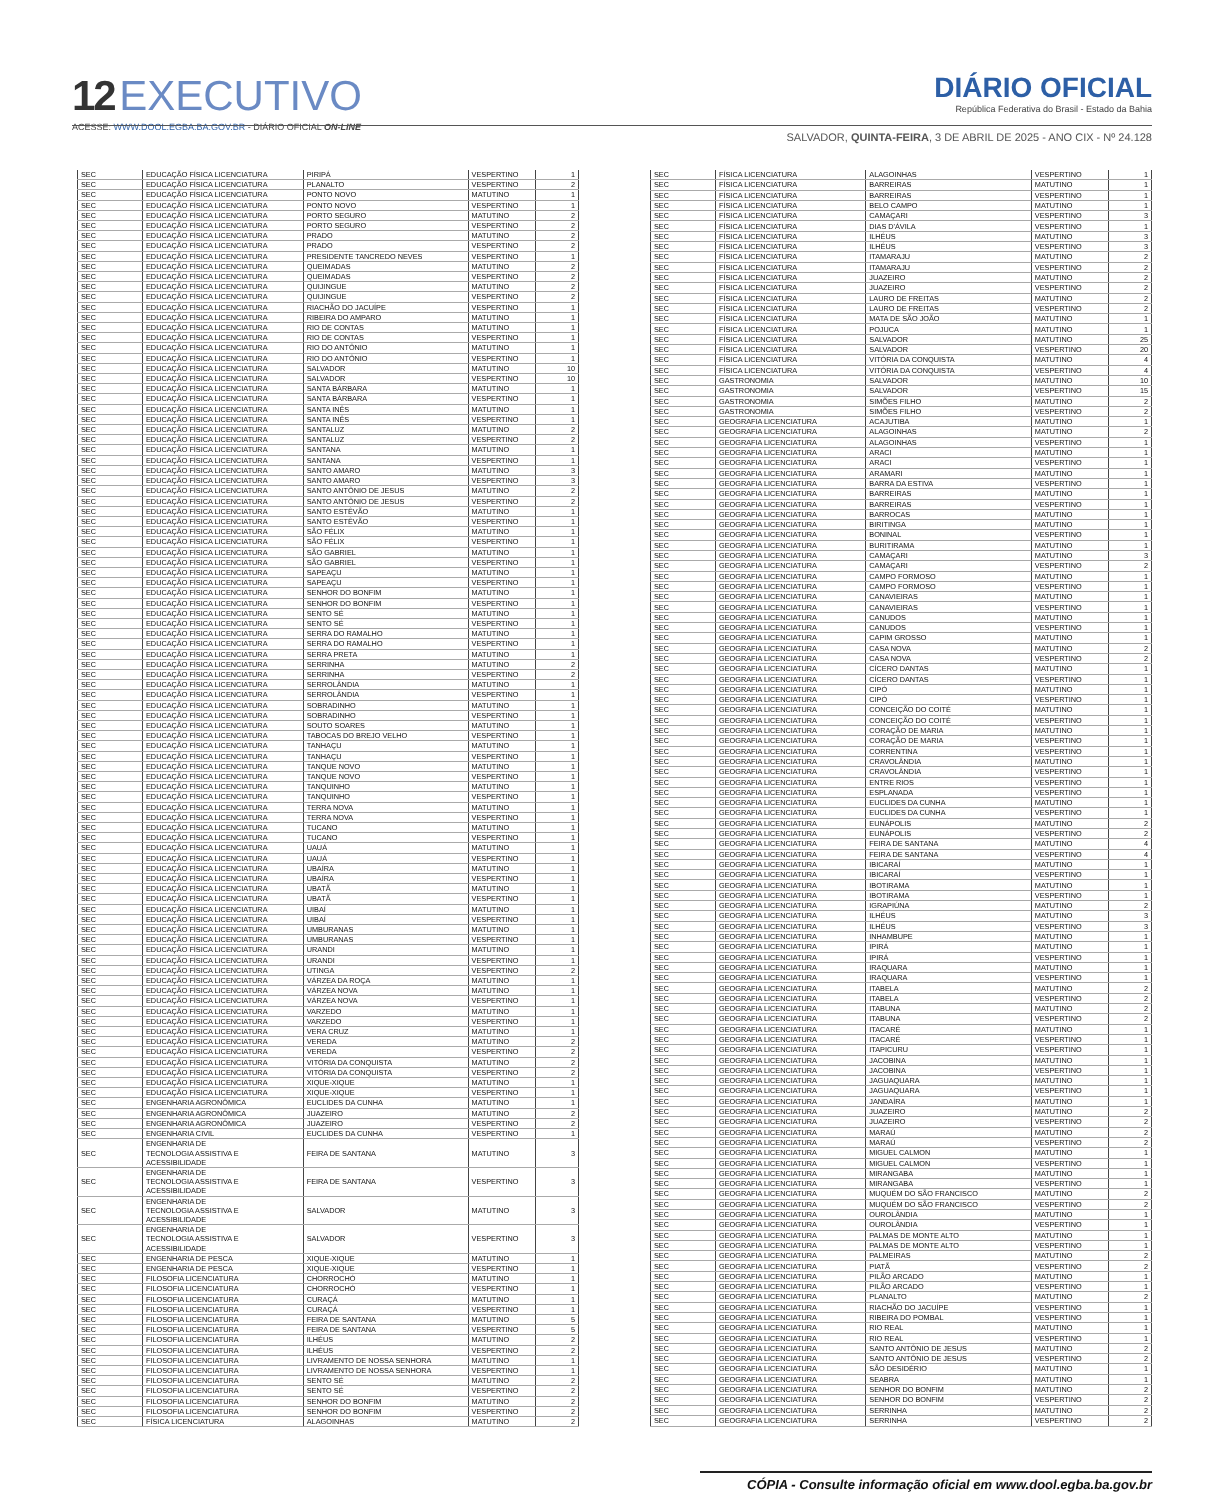12 EXECUTIVO
ACESSE: WWW.DOOL.EGBA.BA.GOV.BR - DIÁRIO OFICIAL ON-LINE
DIÁRIO OFICIAL
República Federativa do Brasil - Estado da Bahia
SALVADOR, QUINTA-FEIRA, 3 DE ABRIL DE 2025 - ANO CIX - Nº 24.128
| SEC | EDUCAÇÃO FÍSICA LICENCIATURA | PIRIPÁ | VESPERTINO | 1 |
| SEC | EDUCAÇÃO FÍSICA LICENCIATURA | PLANALTO | VESPERTINO | 2 |
| SEC | EDUCAÇÃO FÍSICA LICENCIATURA | PONTO NOVO | MATUTINO | 1 |
| SEC | EDUCAÇÃO FÍSICA LICENCIATURA | PONTO NOVO | VESPERTINO | 1 |
| SEC | EDUCAÇÃO FÍSICA LICENCIATURA | PORTO SEGURO | MATUTINO | 2 |
| SEC | EDUCAÇÃO FÍSICA LICENCIATURA | PORTO SEGURO | VESPERTINO | 2 |
| SEC | EDUCAÇÃO FÍSICA LICENCIATURA | PRADO | MATUTINO | 2 |
| SEC | EDUCAÇÃO FÍSICA LICENCIATURA | PRADO | VESPERTINO | 2 |
| SEC | EDUCAÇÃO FÍSICA LICENCIATURA | PRESIDENTE TANCREDO NEVES | VESPERTINO | 1 |
| SEC | EDUCAÇÃO FÍSICA LICENCIATURA | QUEIMADAS | MATUTINO | 2 |
| SEC | EDUCAÇÃO FÍSICA LICENCIATURA | QUEIMADAS | VESPERTINO | 2 |
| SEC | EDUCAÇÃO FÍSICA LICENCIATURA | QUIJINGUE | MATUTINO | 2 |
| SEC | EDUCAÇÃO FÍSICA LICENCIATURA | QUIJINGUE | VESPERTINO | 2 |
| SEC | EDUCAÇÃO FÍSICA LICENCIATURA | RIACHÃO DO JACUÍPE | VESPERTINO | 1 |
| SEC | EDUCAÇÃO FÍSICA LICENCIATURA | RIBEIRA DO AMPARO | MATUTINO | 1 |
| SEC | EDUCAÇÃO FÍSICA LICENCIATURA | RIO DE CONTAS | MATUTINO | 1 |
| SEC | EDUCAÇÃO FÍSICA LICENCIATURA | RIO DE CONTAS | VESPERTINO | 1 |
| SEC | EDUCAÇÃO FÍSICA LICENCIATURA | RIO DO ANTÔNIO | MATUTINO | 1 |
| SEC | EDUCAÇÃO FÍSICA LICENCIATURA | RIO DO ANTÔNIO | VESPERTINO | 1 |
| SEC | EDUCAÇÃO FÍSICA LICENCIATURA | SALVADOR | MATUTINO | 10 |
| SEC | EDUCAÇÃO FÍSICA LICENCIATURA | SALVADOR | VESPERTINO | 10 |
| SEC | EDUCAÇÃO FÍSICA LICENCIATURA | SANTA BÁRBARA | MATUTINO | 1 |
| SEC | EDUCAÇÃO FÍSICA LICENCIATURA | SANTA BÁRBARA | VESPERTINO | 1 |
| SEC | EDUCAÇÃO FÍSICA LICENCIATURA | SANTA INÊS | MATUTINO | 1 |
| SEC | EDUCAÇÃO FÍSICA LICENCIATURA | SANTA INÊS | VESPERTINO | 1 |
| SEC | EDUCAÇÃO FÍSICA LICENCIATURA | SANTALUZ | MATUTINO | 2 |
| SEC | EDUCAÇÃO FÍSICA LICENCIATURA | SANTALUZ | VESPERTINO | 2 |
| SEC | EDUCAÇÃO FÍSICA LICENCIATURA | SANTANA | MATUTINO | 1 |
| SEC | EDUCAÇÃO FÍSICA LICENCIATURA | SANTANA | VESPERTINO | 1 |
| SEC | EDUCAÇÃO FÍSICA LICENCIATURA | SANTO AMARO | MATUTINO | 3 |
| SEC | EDUCAÇÃO FÍSICA LICENCIATURA | SANTO AMARO | VESPERTINO | 3 |
| SEC | EDUCAÇÃO FÍSICA LICENCIATURA | SANTO ANTÔNIO DE JESUS | MATUTINO | 2 |
| SEC | EDUCAÇÃO FÍSICA LICENCIATURA | SANTO ANTÔNIO DE JESUS | VESPERTINO | 2 |
| SEC | EDUCAÇÃO FÍSICA LICENCIATURA | SANTO ESTÊVÃO | MATUTINO | 1 |
| SEC | EDUCAÇÃO FÍSICA LICENCIATURA | SANTO ESTÊVÃO | VESPERTINO | 1 |
| SEC | EDUCAÇÃO FÍSICA LICENCIATURA | SÃO FÉLIX | MATUTINO | 1 |
| SEC | EDUCAÇÃO FÍSICA LICENCIATURA | SÃO FÉLIX | VESPERTINO | 1 |
| SEC | EDUCAÇÃO FÍSICA LICENCIATURA | SÃO GABRIEL | MATUTINO | 1 |
| SEC | EDUCAÇÃO FÍSICA LICENCIATURA | SÃO GABRIEL | VESPERTINO | 1 |
| SEC | EDUCAÇÃO FÍSICA LICENCIATURA | SAPEAÇU | MATUTINO | 1 |
| SEC | EDUCAÇÃO FÍSICA LICENCIATURA | SAPEAÇU | VESPERTINO | 1 |
| SEC | EDUCAÇÃO FÍSICA LICENCIATURA | SENHOR DO BONFIM | MATUTINO | 1 |
| SEC | EDUCAÇÃO FÍSICA LICENCIATURA | SENHOR DO BONFIM | VESPERTINO | 1 |
| SEC | EDUCAÇÃO FÍSICA LICENCIATURA | SENTO SÉ | MATUTINO | 1 |
| SEC | EDUCAÇÃO FÍSICA LICENCIATURA | SENTO SÉ | VESPERTINO | 1 |
| SEC | EDUCAÇÃO FÍSICA LICENCIATURA | SERRA DO RAMALHO | MATUTINO | 1 |
| SEC | EDUCAÇÃO FÍSICA LICENCIATURA | SERRA DO RAMALHO | VESPERTINO | 1 |
| SEC | EDUCAÇÃO FÍSICA LICENCIATURA | SERRA PRETA | MATUTINO | 1 |
| SEC | EDUCAÇÃO FÍSICA LICENCIATURA | SERRINHA | MATUTINO | 2 |
| SEC | EDUCAÇÃO FÍSICA LICENCIATURA | SERRINHA | VESPERTINO | 2 |
| SEC | EDUCAÇÃO FÍSICA LICENCIATURA | SERROLÂNDIA | MATUTINO | 1 |
| SEC | EDUCAÇÃO FÍSICA LICENCIATURA | SERROLÂNDIA | VESPERTINO | 1 |
| SEC | EDUCAÇÃO FÍSICA LICENCIATURA | SOBRADINHO | MATUTINO | 1 |
| SEC | EDUCAÇÃO FÍSICA LICENCIATURA | SOBRADINHO | VESPERTINO | 1 |
| SEC | EDUCAÇÃO FÍSICA LICENCIATURA | SOUTO SOARES | MATUTINO | 1 |
| SEC | EDUCAÇÃO FÍSICA LICENCIATURA | TABOCAS DO BREJO VELHO | VESPERTINO | 1 |
| SEC | EDUCAÇÃO FÍSICA LICENCIATURA | TANHAÇU | MATUTINO | 1 |
| SEC | EDUCAÇÃO FÍSICA LICENCIATURA | TANHAÇU | VESPERTINO | 1 |
| SEC | EDUCAÇÃO FÍSICA LICENCIATURA | TANQUE NOVO | MATUTINO | 1 |
| SEC | EDUCAÇÃO FÍSICA LICENCIATURA | TANQUE NOVO | VESPERTINO | 1 |
| SEC | EDUCAÇÃO FÍSICA LICENCIATURA | TANQUINHO | MATUTINO | 1 |
| SEC | EDUCAÇÃO FÍSICA LICENCIATURA | TANQUINHO | VESPERTINO | 1 |
| SEC | EDUCAÇÃO FÍSICA LICENCIATURA | TERRA NOVA | MATUTINO | 1 |
| SEC | EDUCAÇÃO FÍSICA LICENCIATURA | TERRA NOVA | VESPERTINO | 1 |
| SEC | EDUCAÇÃO FÍSICA LICENCIATURA | TUCANO | MATUTINO | 1 |
| SEC | EDUCAÇÃO FÍSICA LICENCIATURA | TUCANO | VESPERTINO | 1 |
| SEC | EDUCAÇÃO FÍSICA LICENCIATURA | UAUÁ | MATUTINO | 1 |
| SEC | EDUCAÇÃO FÍSICA LICENCIATURA | UAUÁ | VESPERTINO | 1 |
| SEC | EDUCAÇÃO FÍSICA LICENCIATURA | UBAÍRA | MATUTINO | 1 |
| SEC | EDUCAÇÃO FÍSICA LICENCIATURA | UBAÍRA | VESPERTINO | 1 |
| SEC | EDUCAÇÃO FÍSICA LICENCIATURA | UBATÃ | MATUTINO | 1 |
| SEC | EDUCAÇÃO FÍSICA LICENCIATURA | UBATÃ | VESPERTINO | 1 |
| SEC | EDUCAÇÃO FÍSICA LICENCIATURA | UIBAÍ | MATUTINO | 1 |
| SEC | EDUCAÇÃO FÍSICA LICENCIATURA | UIBAÍ | VESPERTINO | 1 |
| SEC | EDUCAÇÃO FÍSICA LICENCIATURA | UMBURANAS | MATUTINO | 1 |
| SEC | EDUCAÇÃO FÍSICA LICENCIATURA | UMBURANAS | VESPERTINO | 1 |
| SEC | EDUCAÇÃO FÍSICA LICENCIATURA | URANDI | MATUTINO | 1 |
| SEC | EDUCAÇÃO FÍSICA LICENCIATURA | URANDI | VESPERTINO | 1 |
| SEC | EDUCAÇÃO FÍSICA LICENCIATURA | UTINGA | VESPERTINO | 2 |
| SEC | EDUCAÇÃO FÍSICA LICENCIATURA | VÁRZEA DA ROÇA | MATUTINO | 1 |
| SEC | EDUCAÇÃO FÍSICA LICENCIATURA | VÁRZEA NOVA | MATUTINO | 1 |
| SEC | EDUCAÇÃO FÍSICA LICENCIATURA | VÁRZEA NOVA | VESPERTINO | 1 |
| SEC | EDUCAÇÃO FÍSICA LICENCIATURA | VARZEDO | MATUTINO | 1 |
| SEC | EDUCAÇÃO FÍSICA LICENCIATURA | VARZEDO | VESPERTINO | 1 |
| SEC | EDUCAÇÃO FÍSICA LICENCIATURA | VERA CRUZ | MATUTINO | 1 |
| SEC | EDUCAÇÃO FÍSICA LICENCIATURA | VEREDA | MATUTINO | 2 |
| SEC | EDUCAÇÃO FÍSICA LICENCIATURA | VEREDA | VESPERTINO | 2 |
| SEC | EDUCAÇÃO FÍSICA LICENCIATURA | VITÓRIA DA CONQUISTA | MATUTINO | 2 |
| SEC | EDUCAÇÃO FÍSICA LICENCIATURA | VITÓRIA DA CONQUISTA | VESPERTINO | 2 |
| SEC | EDUCAÇÃO FÍSICA LICENCIATURA | XIQUE-XIQUE | MATUTINO | 1 |
| SEC | EDUCAÇÃO FÍSICA LICENCIATURA | XIQUE-XIQUE | VESPERTINO | 1 |
| SEC | ENGENHARIA AGRONÔMICA | EUCLIDES DA CUNHA | MATUTINO | 1 |
| SEC | ENGENHARIA AGRONÔMICA | JUAZEIRO | MATUTINO | 2 |
| SEC | ENGENHARIA AGRONÔMICA | JUAZEIRO | VESPERTINO | 2 |
| SEC | ENGENHARIA CIVIL | EUCLIDES DA CUNHA | VESPERTINO | 1 |
| SEC | ENGENHARIA DE TECNOLOGIA ASSISTIVA E ACESSIBILIDADE | FEIRA DE SANTANA | MATUTINO | 3 |
| SEC | ENGENHARIA DE TECNOLOGIA ASSISTIVA E ACESSIBILIDADE | FEIRA DE SANTANA | VESPERTINO | 3 |
| SEC | ENGENHARIA DE TECNOLOGIA ASSISTIVA E ACESSIBILIDADE | SALVADOR | MATUTINO | 3 |
| SEC | ENGENHARIA DE TECNOLOGIA ASSISTIVA E ACESSIBILIDADE | SALVADOR | VESPERTINO | 3 |
| SEC | ENGENHARIA DE PESCA | XIQUE-XIQUE | MATUTINO | 1 |
| SEC | ENGENHARIA DE PESCA | XIQUE-XIQUE | VESPERTINO | 1 |
| SEC | FILOSOFIA LICENCIATURA | CHORROCHÓ | MATUTINO | 1 |
| SEC | FILOSOFIA LICENCIATURA | CHORROCHÓ | VESPERTINO | 1 |
| SEC | FILOSOFIA LICENCIATURA | CURAÇÁ | MATUTINO | 1 |
| SEC | FILOSOFIA LICENCIATURA | CURAÇÁ | VESPERTINO | 1 |
| SEC | FILOSOFIA LICENCIATURA | FEIRA DE SANTANA | MATUTINO | 5 |
| SEC | FILOSOFIA LICENCIATURA | FEIRA DE SANTANA | VESPERTINO | 5 |
| SEC | FILOSOFIA LICENCIATURA | ILHÉUS | MATUTINO | 2 |
| SEC | FILOSOFIA LICENCIATURA | ILHÉUS | VESPERTINO | 2 |
| SEC | FILOSOFIA LICENCIATURA | LIVRAMENTO DE NOSSA SENHORA | MATUTINO | 1 |
| SEC | FILOSOFIA LICENCIATURA | LIVRAMENTO DE NOSSA SENHORA | VESPERTINO | 1 |
| SEC | FILOSOFIA LICENCIATURA | SENTO SÉ | MATUTINO | 2 |
| SEC | FILOSOFIA LICENCIATURA | SENTO SÉ | VESPERTINO | 2 |
| SEC | FILOSOFIA LICENCIATURA | SENHOR DO BONFIM | MATUTINO | 2 |
| SEC | FILOSOFIA LICENCIATURA | SENHOR DO BONFIM | VESPERTINO | 2 |
| SEC | FÍSICA LICENCIATURA | ALAGOINHAS | MATUTINO | 2 |
| SEC | FÍSICA LICENCIATURA | ALAGOINHAS | VESPERTINO | 1 |
| SEC | FÍSICA LICENCIATURA | BARREIRAS | MATUTINO | 1 |
| SEC | FÍSICA LICENCIATURA | BARREIRAS | VESPERTINO | 1 |
| SEC | FÍSICA LICENCIATURA | BELO CAMPO | MATUTINO | 1 |
| SEC | FÍSICA LICENCIATURA | CAMAÇARI | VESPERTINO | 3 |
| SEC | FÍSICA LICENCIATURA | DIAS D'ÁVILA | VESPERTINO | 1 |
| SEC | FÍSICA LICENCIATURA | ILHÉUS | MATUTINO | 3 |
| SEC | FÍSICA LICENCIATURA | ILHÉUS | VESPERTINO | 3 |
| SEC | FÍSICA LICENCIATURA | ITAMARAJU | MATUTINO | 2 |
| SEC | FÍSICA LICENCIATURA | ITAMARAJU | VESPERTINO | 2 |
| SEC | FÍSICA LICENCIATURA | JUAZEIRO | MATUTINO | 2 |
| SEC | FÍSICA LICENCIATURA | JUAZEIRO | VESPERTINO | 2 |
| SEC | FÍSICA LICENCIATURA | LAURO DE FREITAS | MATUTINO | 2 |
| SEC | FÍSICA LICENCIATURA | LAURO DE FREITAS | VESPERTINO | 2 |
| SEC | FÍSICA LICENCIATURA | MATA DE SÃO JOÃO | MATUTINO | 1 |
| SEC | FÍSICA LICENCIATURA | POJUCA | MATUTINO | 1 |
| SEC | FÍSICA LICENCIATURA | SALVADOR | MATUTINO | 25 |
| SEC | FÍSICA LICENCIATURA | SALVADOR | VESPERTINO | 20 |
| SEC | FÍSICA LICENCIATURA | VITÓRIA DA CONQUISTA | MATUTINO | 4 |
| SEC | FÍSICA LICENCIATURA | VITÓRIA DA CONQUISTA | VESPERTINO | 4 |
| SEC | GASTRONOMIA | SALVADOR | MATUTINO | 10 |
| SEC | GASTRONOMIA | SALVADOR | VESPERTINO | 15 |
| SEC | GASTRONOMIA | SIMÕES FILHO | MATUTINO | 2 |
| SEC | GASTRONOMIA | SIMÕES FILHO | VESPERTINO | 2 |
| SEC | GEOGRAFIA LICENCIATURA | ACAJUTIBA | MATUTINO | 1 |
| SEC | GEOGRAFIA LICENCIATURA | ALAGOINHAS | MATUTINO | 2 |
| SEC | GEOGRAFIA LICENCIATURA | ALAGOINHAS | VESPERTINO | 1 |
| SEC | GEOGRAFIA LICENCIATURA | ARACI | MATUTINO | 1 |
| SEC | GEOGRAFIA LICENCIATURA | ARACI | VESPERTINO | 1 |
| SEC | GEOGRAFIA LICENCIATURA | ARAMARI | MATUTINO | 1 |
| SEC | GEOGRAFIA LICENCIATURA | BARRA DA ESTIVA | VESPERTINO | 1 |
| SEC | GEOGRAFIA LICENCIATURA | BARREIRAS | MATUTINO | 1 |
| SEC | GEOGRAFIA LICENCIATURA | BARREIRAS | VESPERTINO | 1 |
| SEC | GEOGRAFIA LICENCIATURA | BARROCAS | MATUTINO | 1 |
| SEC | GEOGRAFIA LICENCIATURA | BIRITINGA | MATUTINO | 1 |
| SEC | GEOGRAFIA LICENCIATURA | BONINAL | VESPERTINO | 1 |
| SEC | GEOGRAFIA LICENCIATURA | BURITIRAMA | MATUTINO | 1 |
| SEC | GEOGRAFIA LICENCIATURA | CAMAÇARI | MATUTINO | 3 |
| SEC | GEOGRAFIA LICENCIATURA | CAMAÇARI | VESPERTINO | 2 |
| SEC | GEOGRAFIA LICENCIATURA | CAMPO FORMOSO | MATUTINO | 1 |
| SEC | GEOGRAFIA LICENCIATURA | CAMPO FORMOSO | VESPERTINO | 1 |
| SEC | GEOGRAFIA LICENCIATURA | CANAVIEIRAS | MATUTINO | 1 |
| SEC | GEOGRAFIA LICENCIATURA | CANAVIEIRAS | VESPERTINO | 1 |
| SEC | GEOGRAFIA LICENCIATURA | CANUDOS | MATUTINO | 1 |
| SEC | GEOGRAFIA LICENCIATURA | CANUDOS | VESPERTINO | 1 |
| SEC | GEOGRAFIA LICENCIATURA | CAPIM GROSSO | MATUTINO | 1 |
| SEC | GEOGRAFIA LICENCIATURA | CASA NOVA | MATUTINO | 2 |
| SEC | GEOGRAFIA LICENCIATURA | CASA NOVA | VESPERTINO | 2 |
| SEC | GEOGRAFIA LICENCIATURA | CÍCERO DANTAS | MATUTINO | 1 |
| SEC | GEOGRAFIA LICENCIATURA | CÍCERO DANTAS | VESPERTINO | 1 |
| SEC | GEOGRAFIA LICENCIATURA | CIPÓ | MATUTINO | 1 |
| SEC | GEOGRAFIA LICENCIATURA | CIPÓ | VESPERTINO | 1 |
| SEC | GEOGRAFIA LICENCIATURA | CONCEIÇÃO DO COITÉ | MATUTINO | 1 |
| SEC | GEOGRAFIA LICENCIATURA | CONCEIÇÃO DO COITÉ | VESPERTINO | 1 |
| SEC | GEOGRAFIA LICENCIATURA | CORAÇÃO DE MARIA | MATUTINO | 1 |
| SEC | GEOGRAFIA LICENCIATURA | CORAÇÃO DE MARIA | VESPERTINO | 1 |
| SEC | GEOGRAFIA LICENCIATURA | CORRENTINA | VESPERTINO | 1 |
| SEC | GEOGRAFIA LICENCIATURA | CRAVOLÂNDIA | MATUTINO | 1 |
| SEC | GEOGRAFIA LICENCIATURA | CRAVOLÂNDIA | VESPERTINO | 1 |
| SEC | GEOGRAFIA LICENCIATURA | ENTRE RIOS | VESPERTINO | 1 |
| SEC | GEOGRAFIA LICENCIATURA | ESPLANADA | VESPERTINO | 1 |
| SEC | GEOGRAFIA LICENCIATURA | EUCLIDES DA CUNHA | MATUTINO | 1 |
| SEC | GEOGRAFIA LICENCIATURA | EUCLIDES DA CUNHA | VESPERTINO | 1 |
| SEC | GEOGRAFIA LICENCIATURA | EUNÁPOLIS | MATUTINO | 2 |
| SEC | GEOGRAFIA LICENCIATURA | EUNÁPOLIS | VESPERTINO | 2 |
| SEC | GEOGRAFIA LICENCIATURA | FEIRA DE SANTANA | MATUTINO | 4 |
| SEC | GEOGRAFIA LICENCIATURA | FEIRA DE SANTANA | VESPERTINO | 4 |
| SEC | GEOGRAFIA LICENCIATURA | IBICARAÍ | MATUTINO | 1 |
| SEC | GEOGRAFIA LICENCIATURA | IBICARAÍ | VESPERTINO | 1 |
| SEC | GEOGRAFIA LICENCIATURA | IBOTIRAMA | MATUTINO | 1 |
| SEC | GEOGRAFIA LICENCIATURA | IBOTIRAMA | VESPERTINO | 1 |
| SEC | GEOGRAFIA LICENCIATURA | IGRAPIÚNA | MATUTINO | 2 |
| SEC | GEOGRAFIA LICENCIATURA | ILHÉUS | MATUTINO | 3 |
| SEC | GEOGRAFIA LICENCIATURA | ILHÉUS | VESPERTINO | 3 |
| SEC | GEOGRAFIA LICENCIATURA | INHAMBUPE | MATUTINO | 1 |
| SEC | GEOGRAFIA LICENCIATURA | IPIRÁ | MATUTINO | 1 |
| SEC | GEOGRAFIA LICENCIATURA | IPIRÁ | VESPERTINO | 1 |
| SEC | GEOGRAFIA LICENCIATURA | IRAQUARA | MATUTINO | 1 |
| SEC | GEOGRAFIA LICENCIATURA | IRAQUARA | VESPERTINO | 1 |
| SEC | GEOGRAFIA LICENCIATURA | ITABELA | MATUTINO | 2 |
| SEC | GEOGRAFIA LICENCIATURA | ITABELA | VESPERTINO | 2 |
| SEC | GEOGRAFIA LICENCIATURA | ITABUNA | MATUTINO | 2 |
| SEC | GEOGRAFIA LICENCIATURA | ITABUNA | VESPERTINO | 2 |
| SEC | GEOGRAFIA LICENCIATURA | ITACARÉ | MATUTINO | 1 |
| SEC | GEOGRAFIA LICENCIATURA | ITACARÉ | VESPERTINO | 1 |
| SEC | GEOGRAFIA LICENCIATURA | ITAPICURU | VESPERTINO | 1 |
| SEC | GEOGRAFIA LICENCIATURA | JACOBINA | MATUTINO | 1 |
| SEC | GEOGRAFIA LICENCIATURA | JACOBINA | VESPERTINO | 1 |
| SEC | GEOGRAFIA LICENCIATURA | JAGUAQUARA | MATUTINO | 1 |
| SEC | GEOGRAFIA LICENCIATURA | JAGUAQUARA | VESPERTINO | 1 |
| SEC | GEOGRAFIA LICENCIATURA | JANDAÍRA | MATUTINO | 1 |
| SEC | GEOGRAFIA LICENCIATURA | JUAZEIRO | MATUTINO | 2 |
| SEC | GEOGRAFIA LICENCIATURA | JUAZEIRO | VESPERTINO | 2 |
| SEC | GEOGRAFIA LICENCIATURA | MARAÚ | MATUTINO | 2 |
| SEC | GEOGRAFIA LICENCIATURA | MARAÚ | VESPERTINO | 2 |
| SEC | GEOGRAFIA LICENCIATURA | MIGUEL CALMON | MATUTINO | 1 |
| SEC | GEOGRAFIA LICENCIATURA | MIGUEL CALMON | VESPERTINO | 1 |
| SEC | GEOGRAFIA LICENCIATURA | MIRANGABA | MATUTINO | 1 |
| SEC | GEOGRAFIA LICENCIATURA | MIRANGABA | VESPERTINO | 1 |
| SEC | GEOGRAFIA LICENCIATURA | MUQUÉM DO SÃO FRANCISCO | MATUTINO | 2 |
| SEC | GEOGRAFIA LICENCIATURA | MUQUÉM DO SÃO FRANCISCO | VESPERTINO | 2 |
| SEC | GEOGRAFIA LICENCIATURA | OUROLÂNDIA | MATUTINO | 1 |
| SEC | GEOGRAFIA LICENCIATURA | OUROLÂNDIA | VESPERTINO | 1 |
| SEC | GEOGRAFIA LICENCIATURA | PALMAS DE MONTE ALTO | MATUTINO | 1 |
| SEC | GEOGRAFIA LICENCIATURA | PALMAS DE MONTE ALTO | VESPERTINO | 1 |
| SEC | GEOGRAFIA LICENCIATURA | PALMEIRAS | MATUTINO | 2 |
| SEC | GEOGRAFIA LICENCIATURA | PIATÃ | VESPERTINO | 2 |
| SEC | GEOGRAFIA LICENCIATURA | PILÃO ARCADO | MATUTINO | 1 |
| SEC | GEOGRAFIA LICENCIATURA | PILÃO ARCADO | VESPERTINO | 1 |
| SEC | GEOGRAFIA LICENCIATURA | PLANALTO | MATUTINO | 2 |
| SEC | GEOGRAFIA LICENCIATURA | RIACHÃO DO JACUÍPE | VESPERTINO | 1 |
| SEC | GEOGRAFIA LICENCIATURA | RIBEIRA DO POMBAL | VESPERTINO | 1 |
| SEC | GEOGRAFIA LICENCIATURA | RIO REAL | MATUTINO | 1 |
| SEC | GEOGRAFIA LICENCIATURA | RIO REAL | VESPERTINO | 1 |
| SEC | GEOGRAFIA LICENCIATURA | SANTO ANTÔNIO DE JESUS | MATUTINO | 2 |
| SEC | GEOGRAFIA LICENCIATURA | SANTO ANTÔNIO DE JESUS | VESPERTINO | 2 |
| SEC | GEOGRAFIA LICENCIATURA | SÃO DESIDÉRIO | MATUTINO | 1 |
| SEC | GEOGRAFIA LICENCIATURA | SEABRA | MATUTINO | 1 |
| SEC | GEOGRAFIA LICENCIATURA | SENHOR DO BONFIM | MATUTINO | 2 |
| SEC | GEOGRAFIA LICENCIATURA | SENHOR DO BONFIM | VESPERTINO | 2 |
| SEC | GEOGRAFIA LICENCIATURA | SERRINHA | MATUTINO | 2 |
| SEC | GEOGRAFIA LICENCIATURA | SERRINHA | VESPERTINO | 2 |
CÓPIA - Consulte informação oficial em www.dool.egba.ba.gov.br